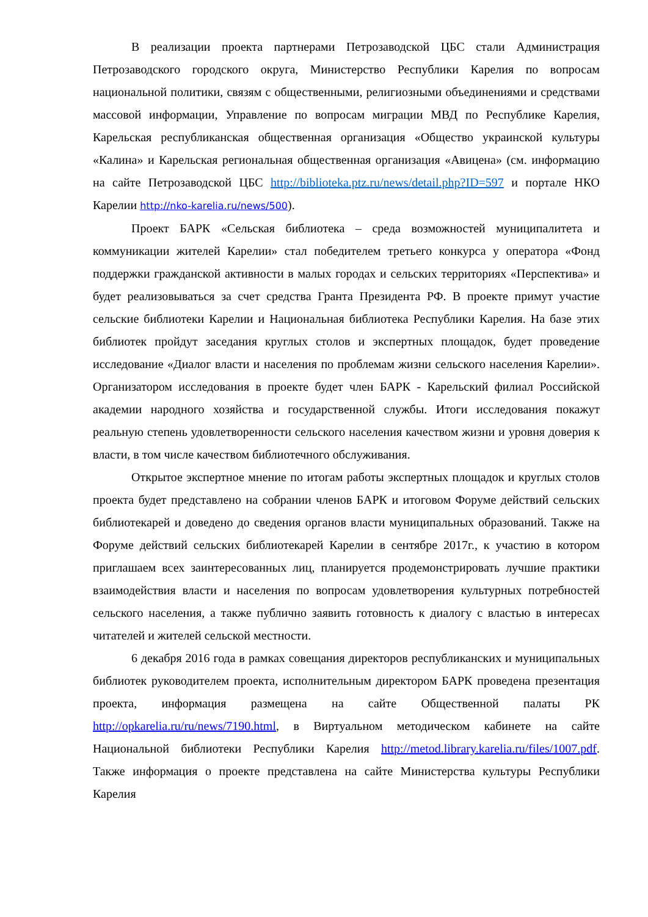В реализации проекта партнерами Петрозаводской ЦБС стали Администрация Петрозаводского городского округа, Министерство Республики Карелия по вопросам национальной политики, связям с общественными, религиозными объединениями и средствами массовой информации, Управление по вопросам миграции МВД по Республике Карелия, Карельская республиканская общественная организация «Общество украинской культуры «Калина» и Карельская региональная общественная организация «Авицена» (см. информацию на сайте Петрозаводской ЦБС http://biblioteka.ptz.ru/news/detail.php?ID=597 и портале НКО Карелии http://nko-karelia.ru/news/500).
Проект БАРК «Сельская библиотека – среда возможностей муниципалитета и коммуникации жителей Карелии» стал победителем третьего конкурса у оператора «Фонд поддержки гражданской активности в малых городах и сельских территориях «Перспектива» и будет реализовываться за счет средства Гранта Президента РФ. В проекте примут участие сельские библиотеки Карелии и Национальная библиотека Республики Карелия. На базе этих библиотек пройдут заседания круглых столов и экспертных площадок, будет проведение исследование «Диалог власти и населения по проблемам жизни сельского населения Карелии». Организатором исследования в проекте будет член БАРК - Карельский филиал Российской академии народного хозяйства и государственной службы. Итоги исследования покажут реальную степень удовлетворенности сельского населения качеством жизни и уровня доверия к власти, в том числе качеством библиотечного обслуживания.
Открытое экспертное мнение по итогам работы экспертных площадок и круглых столов проекта будет представлено на собрании членов БАРК и итоговом Форуме действий сельских библиотекарей и доведено до сведения органов власти муниципальных образований. Также на Форуме действий сельских библиотекарей Карелии в сентябре 2017г., к участию в котором приглашаем всех заинтересованных лиц, планируется продемонстрировать лучшие практики взаимодействия власти и населения по вопросам удовлетворения культурных потребностей сельского населения, а также публично заявить готовность к диалогу с властью в интересах читателей и жителей сельской местности.
6 декабря 2016 года в рамках совещания директоров республиканских и муниципальных библиотек руководителем проекта, исполнительным директором БАРК проведена презентация проекта, информация размещена на сайте Общественной палаты РК http://opkarelia.ru/ru/news/7190.html, в Виртуальном методическом кабинете на сайте Национальной библиотеки Республики Карелия http://metod.library.karelia.ru/files/1007.pdf. Также информация о проекте представлена на сайте Министерства культуры Республики Карелия